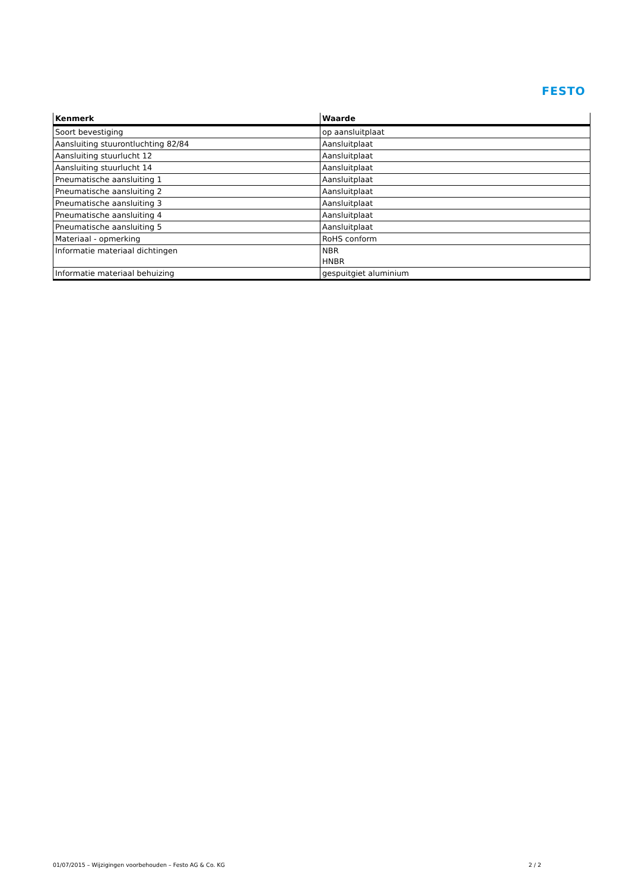FESTO
| Kenmerk | Waarde |
| --- | --- |
| Soort bevestiging | op aansluitplaat |
| Aansluiting stuurontluchting 82/84 | Aansluitplaat |
| Aansluiting stuurlucht 12 | Aansluitplaat |
| Aansluiting stuurlucht 14 | Aansluitplaat |
| Pneumatische aansluiting 1 | Aansluitplaat |
| Pneumatische aansluiting 2 | Aansluitplaat |
| Pneumatische aansluiting 3 | Aansluitplaat |
| Pneumatische aansluiting 4 | Aansluitplaat |
| Pneumatische aansluiting 5 | Aansluitplaat |
| Materiaal - opmerking | RoHS conform |
| Informatie materiaal dichtingen | NBR HNBR |
| Informatie materiaal behuizing | gespuitgiet aluminium |
01/07/2015 – Wijzigingen voorbehouden – Festo AG & Co. KG 2 / 2